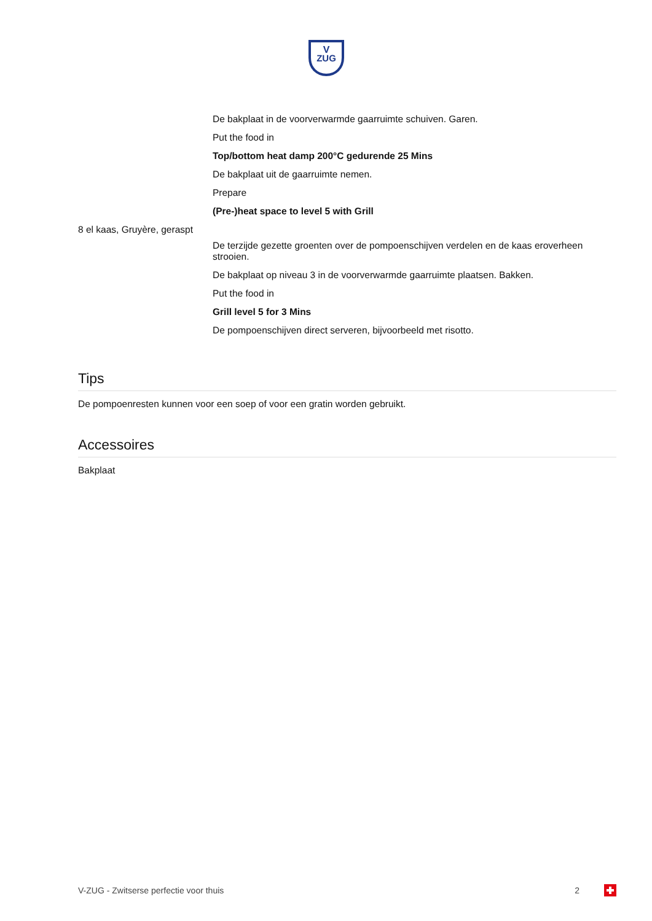V
ZUG
De bakplaat in de voorverwarmde gaarruimte schuiven. Garen.
Put the food in
Top/bottom heat damp 200°C gedurende 25 Mins
De bakplaat uit de gaarruimte nemen.
Prepare
(Pre-)heat space to level 5 with Grill
8 el kaas, Gruyère, geraspt
De terzijde gezette groenten over de pompoenschijven verdelen en de kaas eroverheen strooien.
De bakplaat op niveau 3 in de voorverwarmde gaarruimte plaatsen. Bakken.
Put the food in
Grill level 5 for 3 Mins
De pompoenschijven direct serveren, bijvoorbeeld met risotto.
Tips
De pompoenresten kunnen voor een soep of voor een gratin worden gebruikt.
Accessoires
Bakplaat
V-ZUG - Zwitserse perfectie voor thuis 2